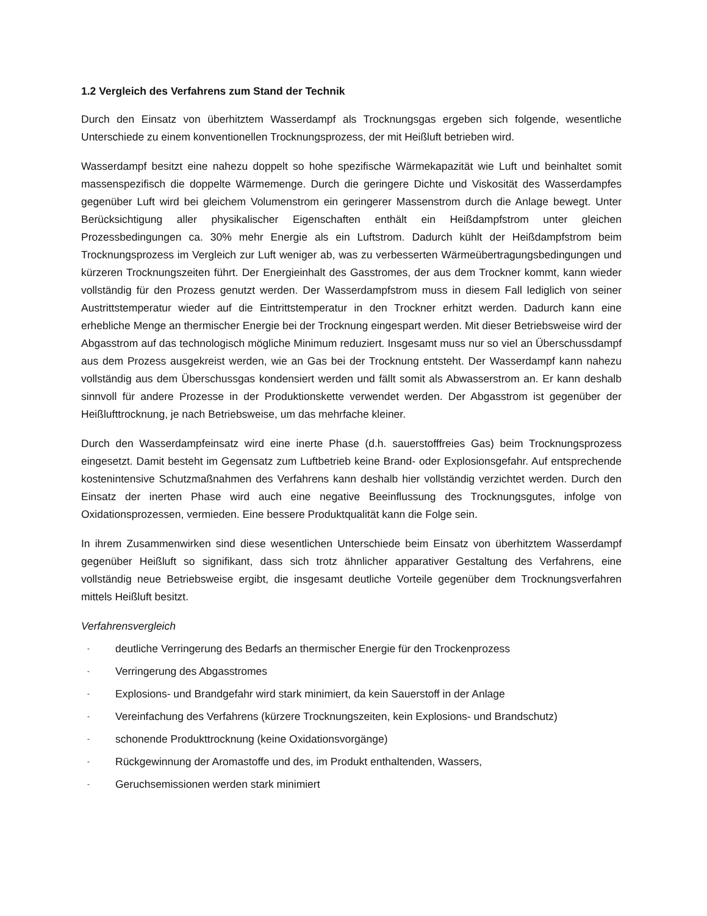1.2 Vergleich des Verfahrens zum Stand der Technik
Durch den Einsatz von überhitztem Wasserdampf als Trocknungsgas ergeben sich folgende, wesentliche Unterschiede zu einem konventionellen Trocknungsprozess, der mit Heißluft betrieben wird.
Wasserdampf besitzt eine nahezu doppelt so hohe spezifische Wärmekapazität wie Luft und beinhaltet somit massenspezifisch die doppelte Wärmemenge. Durch die geringere Dichte und Viskosität des Wasserdampfes gegenüber Luft wird bei gleichem Volumenstrom ein geringerer Massenstrom durch die Anlage bewegt. Unter Berücksichtigung aller physikalischer Eigenschaften enthält ein Heißdampfstrom unter gleichen Prozessbedingungen ca. 30% mehr Energie als ein Luftstrom. Dadurch kühlt der Heißdampfstrom beim Trocknungsprozess im Vergleich zur Luft weniger ab, was zu verbesserten Wärmeübertragungsbedingungen und kürzeren Trocknungszeiten führt. Der Energieinhalt des Gasstromes, der aus dem Trockner kommt, kann wieder vollständig für den Prozess genutzt werden. Der Wasserdampfstrom muss in diesem Fall lediglich von seiner Austrittstemperatur wieder auf die Eintrittstemperatur in den Trockner erhitzt werden. Dadurch kann eine erhebliche Menge an thermischer Energie bei der Trocknung eingespart werden. Mit dieser Betriebsweise wird der Abgasstrom auf das technologisch mögliche Minimum reduziert. Insgesamt muss nur so viel an Überschussdampf aus dem Prozess ausgekreist werden, wie an Gas bei der Trocknung entsteht. Der Wasserdampf kann nahezu vollständig aus dem Überschussgas kondensiert werden und fällt somit als Abwasserstrom an. Er kann deshalb sinnvoll für andere Prozesse in der Produktionskette verwendet werden. Der Abgasstrom ist gegenüber der Heißlufttrocknung, je nach Betriebsweise, um das mehrfache kleiner.
Durch den Wasserdampfeinsatz wird eine inerte Phase (d.h. sauerstofffreies Gas) beim Trocknungsprozess eingesetzt. Damit besteht im Gegensatz zum Luftbetrieb keine Brand- oder Explosionsgefahr. Auf entsprechende kostenintensive Schutzmaßnahmen des Verfahrens kann deshalb hier vollständig verzichtet werden. Durch den Einsatz der inerten Phase wird auch eine negative Beeinflussung des Trocknungsgutes, infolge von Oxidationsprozessen, vermieden. Eine bessere Produktqualität kann die Folge sein.
In ihrem Zusammenwirken sind diese wesentlichen Unterschiede beim Einsatz von überhitztem Wasserdampf gegenüber Heißluft so signifikant, dass sich trotz ähnlicher apparativer Gestaltung des Verfahrens, eine vollständig neue Betriebsweise ergibt, die insgesamt deutliche Vorteile gegenüber dem Trocknungsverfahren mittels Heißluft besitzt.
Verfahrensvergleich
- deutliche Verringerung des Bedarfs an thermischer Energie für den Trockenprozess
- Verringerung des Abgasstromes
- Explosions- und Brandgefahr wird stark minimiert, da kein Sauerstoff in der Anlage
- Vereinfachung des Verfahrens (kürzere Trocknungszeiten, kein Explosions- und Brandschutz)
- schonende Produkttrocknung (keine Oxidationsvorgänge)
- Rückgewinnung der Aromastoffe und des, im Produkt enthaltenden, Wassers,
- Geruchsemissionen werden stark minimiert